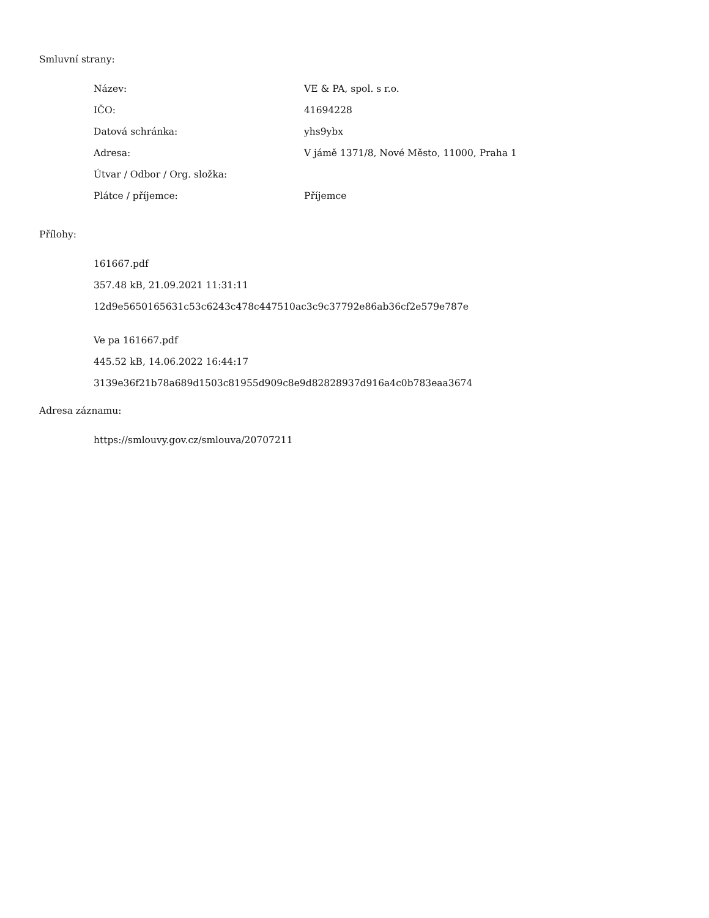Smluvní strany:
| Název: | VE & PA, spol. s r.o. |
| IČO: | 41694228 |
| Datová schránka: | yhs9ybx |
| Adresa: | V jámě 1371/8, Nové Město, 11000, Praha 1 |
| Útvar / Odbor / Org. složka: | |
| Plátce / příjemce: | Příjemce |
Přílohy:
161667.pdf
357.48 kB, 21.09.2021 11:31:11
12d9e5650165631c53c6243c478c447510ac3c9c37792e86ab36cf2e579e787e
Ve pa 161667.pdf
445.52 kB, 14.06.2022 16:44:17
3139e36f21b78a689d1503c81955d909c8e9d82828937d916a4c0b783eaa3674
Adresa záznamu:
https://smlouvy.gov.cz/smlouva/20707211